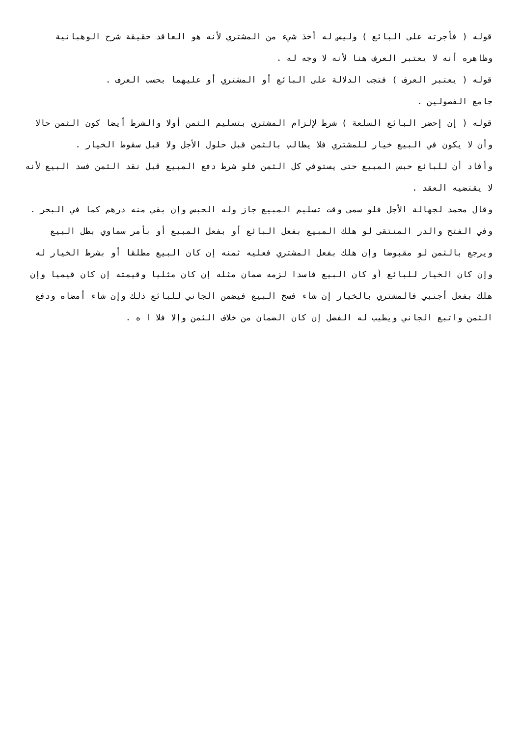قوله ( فأجرته على البائع ) وليس له أخذ شيء من المشتري لأنه هو العاقد حقيقة شرح الوهبانية وظاهره أنه لا يعتبر العرف هنا لأنه لا وجه له .
قوله ( يعتبر العرف ) فتجب الدلالة على البائع أو المشتري أو عليهما بحسب العرف .
جامع الفصولين .
قوله ( إن إحضر البائع السلعة ) شرط لإلزام المشتري بتسليم الثمن أولا والشرط أيضا كون الثمن حالا وأن لا يكون في البيع خيار للمشتري فلا يطالب بالثمن قبل حلول الأجل ولا قبل سقوط الخيار .
وأفاد أن للبائع حبس المبيع حتى يستوفي كل الثمن فلو شرط دفع المبيع قبل نقد الثمن فسد البيع لأنه لا يقتضيه العقد .
وقال محمد لجهالة الأجل فلو سمى وقت تسليم المبيع جاز وله الحبس وإن بقي منه درهم كما في البحر .
وفي الفتح والدر المنتقى لو هلك المبيع بفعل البائع أو بفعل المبيع أو بأمر سماوي بطل البيع ويرجع بالثمن لو مقبوضا وإن هلك بفعل المشتري فعليه ثمنه إن كان البيع مطلقا أو بشرط الخيار له وإن كان الخيار للبائع أو كان البيع فاسدا لزمه ضمان مثله إن كان مثليا وقيمته إن كان قيميا وإن هلك بفعل أجنبي فالمشتري بالخيار إن شاء فسخ البيع فيضمن الجاني للبائع ذلك وإن شاء أمضاه ودفع الثمن واتبع الجاني ويطيب له الفضل إن كان الضمان من خلاف الثمن وإلا فلا ا ه .